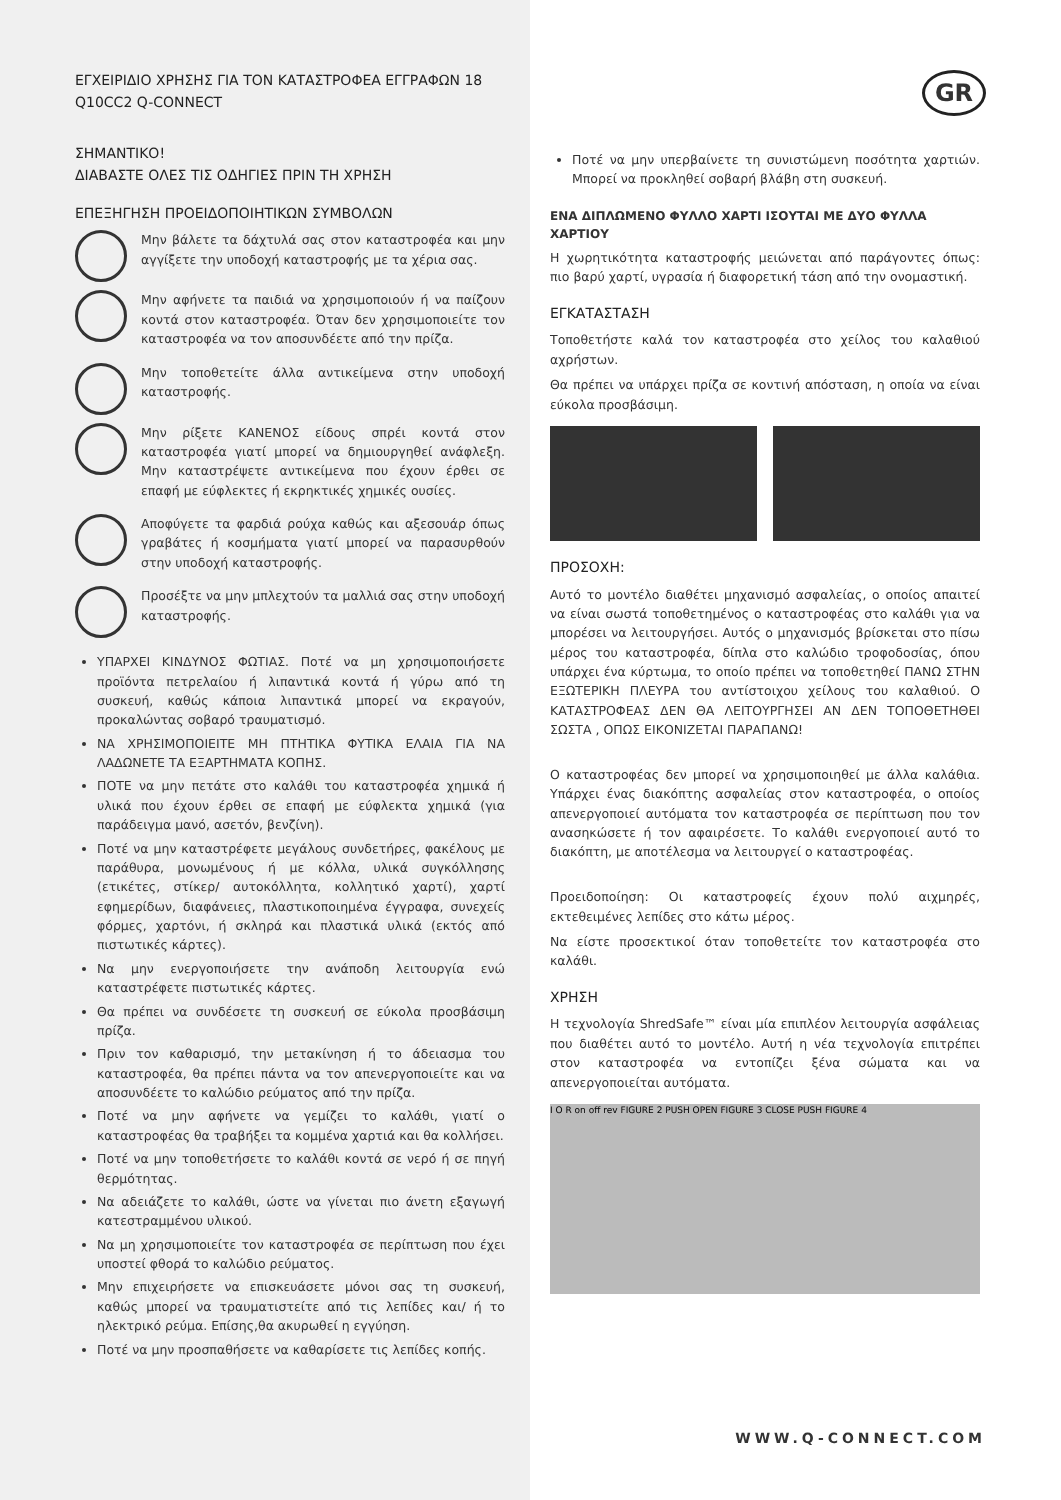GR
ΕΓΧΕΙΡΙΔΙΟ ΧΡΗΣΗΣ ΓΙΑ ΤΟΝ ΚΑΤΑΣΤΡΟΦΕΑ ΕΓΓΡΑΦΩΝ 18
Q10CC2 Q-CONNECT
ΣΗΜΑΝΤΙΚΟ!
ΔΙΑΒΑΣΤΕ ΟΛΕΣ ΤΙΣ ΟΔΗΓΙΕΣ ΠΡΙΝ ΤΗ ΧΡΗΣΗ
ΕΠΕΞΗΓΗΣΗ ΠΡΟΕΙΔΟΠΟΙΗΤΙΚΩΝ ΣΥΜΒΟΛΩΝ
Μην βάλετε τα δάχτυλά σας στον καταστροφέα και μην αγγίξετε την υποδοχή καταστροφής με τα χέρια σας.
Μην αφήνετε τα παιδιά να χρησιμοποιούν ή να παίζουν κοντά στον καταστροφέα. Όταν δεν χρησιμοποιείτε τον καταστροφέα να τον αποσυνδέετε από την πρίζα.
Μην τοποθετείτε άλλα αντικείμενα στην υποδοχή καταστροφής.
Μην ρίξετε ΚΑΝΕΝΟΣ είδους σπρέι κοντά στον καταστροφέα γιατί μπορεί να δημιουργηθεί ανάφλεξη. Μην καταστρέψετε αντικείμενα που έχουν έρθει σε επαφή με εύφλεκτες ή εκρηκτικές χημικές ουσίες.
Αποφύγετε τα φαρδιά ρούχα καθώς και αξεσουάρ όπως γραβάτες ή κοσμήματα γιατί μπορεί να παρασυρθούν στην υποδοχή καταστροφής.
Προσέξτε να μην μπλεχτούν τα μαλλιά σας στην υποδοχή καταστροφής.
ΥΠΑΡΧΕΙ ΚΙΝΔΥΝΟΣ ΦΩΤΙΑΣ. Ποτέ να μη χρησιμοποιήσετε προϊόντα πετρελαίου ή λιπαντικά κοντά ή γύρω από τη συσκευή, καθώς κάποια λιπαντικά μπορεί να εκραγούν, προκαλώντας σοβαρό τραυματισμό.
ΝΑ ΧΡΗΣΙΜΟΠΟΙΕΙΤΕ ΜΗ ΠΤΗΤΙΚΑ ΦΥΤΙΚΑ ΕΛΑΙΑ ΓΙΑ ΝΑ ΛΑΔΩΝΕΤΕ ΤΑ ΕΞΑΡΤΗΜΑΤΑ ΚΟΠΗΣ.
ΠΟΤΕ να μην πετάτε στο καλάθι του καταστροφέα χημικά ή υλικά που έχουν έρθει σε επαφή με εύφλεκτα χημικά (για παράδειγμα μανό, ασετόν, βενζίνη).
Ποτέ να μην καταστρέφετε μεγάλους συνδετήρες, φακέλους με παράθυρα, μονωμένους ή με κόλλα, υλικά συγκόλλησης (ετικέτες, στίκερ/ αυτοκόλλητα, κολλητικό χαρτί), χαρτί εφημερίδων, διαφάνειες, πλαστικοποιημένα έγγραφα, συνεχείς φόρμες, χαρτόνι, ή σκληρά και πλαστικά υλικά (εκτός από πιστωτικές κάρτες).
Να μην ενεργοποιήσετε την ανάποδη λειτουργία ενώ καταστρέφετε πιστωτικές κάρτες.
Θα πρέπει να συνδέσετε τη συσκευή σε εύκολα προσβάσιμη πρίζα.
Πριν τον καθαρισμό, την μετακίνηση ή το άδειασμα του καταστροφέα, θα πρέπει πάντα να τον απενεργοποιείτε και να αποσυνδέετε το καλώδιο ρεύματος από την πρίζα.
Ποτέ να μην αφήνετε να γεμίζει το καλάθι, γιατί ο καταστροφέας θα τραβήξει τα κομμένα χαρτιά και θα κολλήσει.
Ποτέ να μην τοποθετήσετε το καλάθι κοντά σε νερό ή σε πηγή θερμότητας.
Να αδειάζετε το καλάθι, ώστε να γίνεται πιο άνετη εξαγωγή κατεστραμμένου υλικού.
Να μη χρησιμοποιείτε τον καταστροφέα σε περίπτωση που έχει υποστεί φθορά το καλώδιο ρεύματος.
Μην επιχειρήσετε να επισκευάσετε μόνοι σας τη συσκευή, καθώς μπορεί να τραυματιστείτε από τις λεπίδες και/ ή το ηλεκτρικό ρεύμα. Επίσης,θα ακυρωθεί η εγγύηση.
Ποτέ να μην προσπαθήσετε να καθαρίσετε τις λεπίδες κοπής.
Ποτέ να μην υπερβαίνετε τη συνιστώμενη ποσότητα χαρτιών. Μπορεί να προκληθεί σοβαρή βλάβη στη συσκευή.
ΕΝΑ ΔΙΠΛΩΜΕΝΟ ΦΥΛΛΟ ΧΑΡΤΙ ΙΣΟΥΤΑΙ ΜΕ ΔΥΟ ΦΥΛΛΑ ΧΑΡΤΙΟΥ
Η χωρητικότητα καταστροφής μειώνεται από παράγοντες όπως: πιο βαρύ χαρτί, υγρασία ή διαφορετική τάση από την ονομαστική.
ΕΓΚΑΤΑΣΤΑΣΗ
Τοποθετήστε καλά τον καταστροφέα στο χείλος του καλαθιού αχρήστων.
Θα πρέπει να υπάρχει πρίζα σε κοντινή απόσταση, η οποία να είναι εύκολα προσβάσιμη.
ΠΡΟΣΟΧΗ:
Αυτό το μοντέλο διαθέτει μηχανισμό ασφαλείας, ο οποίος απαιτεί να είναι σωστά τοποθετημένος ο καταστροφέας στο καλάθι για να μπορέσει να λειτουργήσει. Αυτός ο μηχανισμός βρίσκεται στο πίσω μέρος του καταστροφέα, δίπλα στο καλώδιο τροφοδοσίας, όπου υπάρχει ένα κύρτωμα, το οποίο πρέπει να τοποθετηθεί ΠΑΝΩ ΣΤΗΝ ΕΞΩΤΕΡΙΚΗ ΠΛΕΥΡΑ του αντίστοιχου χείλους του καλαθιού. Ο ΚΑΤΑΣΤΡΟΦΕΑΣ ΔΕΝ ΘΑ ΛΕΙΤΟΥΡΓΗΣΕΙ ΑΝ ΔΕΝ ΤΟΠΟΘΕΤΗΘΕΙ ΣΩΣΤΑ , ΟΠΩΣ ΕΙΚΟΝΙΖΕΤΑΙ ΠΑΡΑΠΑΝΩ!
Ο καταστροφέας δεν μπορεί να χρησιμοποιηθεί με άλλα καλάθια. Υπάρχει ένας διακόπτης ασφαλείας στον καταστροφέα, ο οποίος απενεργοποιεί αυτόματα τον καταστροφέα σε περίπτωση που τον ανασηκώσετε ή τον αφαιρέσετε. Το καλάθι ενεργοποιεί αυτό το διακόπτη, με αποτέλεσμα να λειτουργεί ο καταστροφέας.
Προειδοποίηση: Οι καταστροφείς έχουν πολύ αιχμηρές, εκτεθειμένες λεπίδες στο κάτω μέρος.
Να είστε προσεκτικοί όταν τοποθετείτε τον καταστροφέα στο καλάθι.
ΧΡΗΣΗ
Η τεχνολογία ShredSafe™ είναι μία επιπλέον λειτουργία ασφάλειας που διαθέτει αυτό το μοντέλο. Αυτή η νέα τεχνολογία επιτρέπει στον καταστροφέα να εντοπίζει ξένα σώματα και να απενεργοποιείται αυτόματα.
I O R on off rev FIGURE 2 PUSH OPEN FIGURE 3 CLOSE PUSH FIGURE 4
WWW.Q-CONNECT.COM